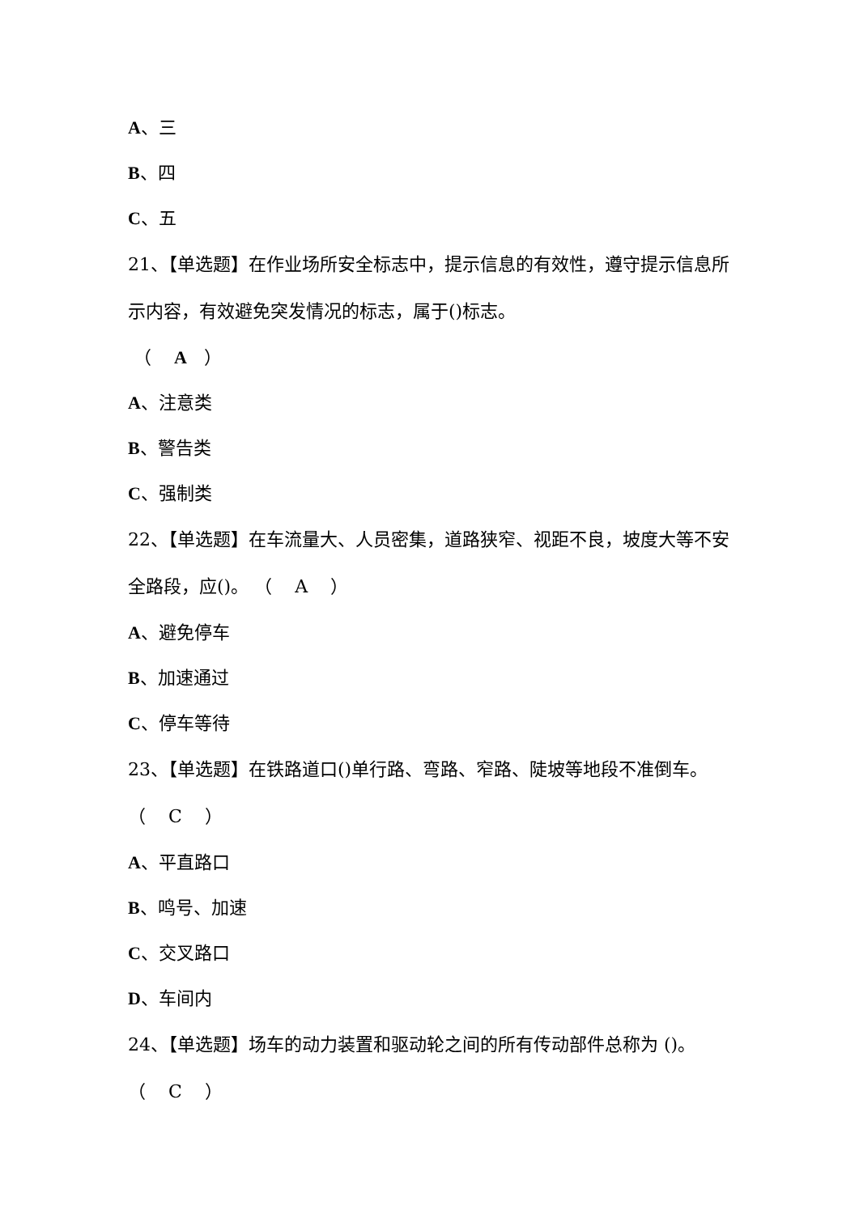A、三
B、四
C、五
21、【单选题】在作业场所安全标志中，提示信息的有效性，遵守提示信息所示内容，有效避免突发情况的标志，属于()标志。
（ A ）
A、注意类
B、警告类
C、强制类
22、【单选题】在车流量大、人员密集，道路狭窄、视距不良，坡度大等不安全路段，应()。 （ A ）
A、避免停车
B、加速通过
C、停车等待
23、【单选题】在铁路道口()单行路、弯路、窄路、陡坡等地段不准倒车。 （ C ）
A、平直路口
B、鸣号、加速
C、交叉路口
D、车间内
24、【单选题】场车的动力装置和驱动轮之间的所有传动部件总称为 ()。 （ C ）